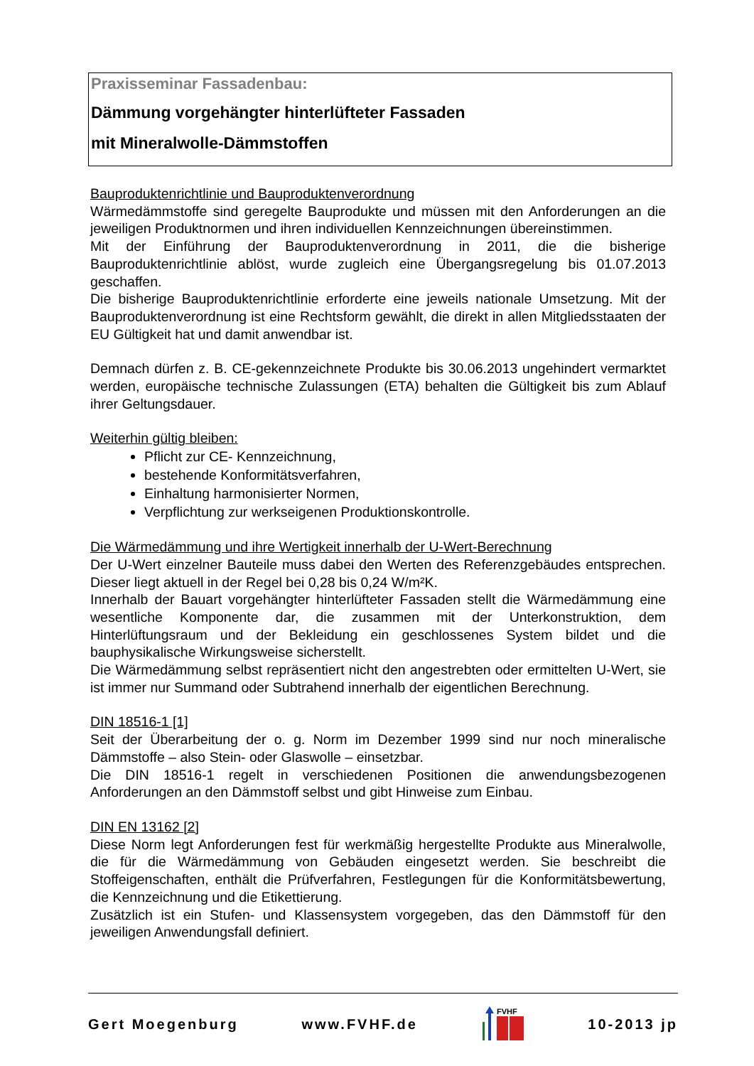Praxisseminar Fassadenbau:
Dämmung vorgehängter hinterlüfteter Fassaden
mit Mineralwolle-Dämmstoffen
Bauproduktenrichtlinie und Bauproduktenverordnung
Wärmedämmstoffe sind geregelte Bauprodukte und müssen mit den Anforderungen an die jeweiligen Produktnormen und ihren individuellen Kennzeichnungen übereinstimmen.
Mit der Einführung der Bauproduktenverordnung in 2011, die die bisherige Bauproduktenrichtlinie ablöst, wurde zugleich eine Übergangsregelung bis 01.07.2013 geschaffen.
Die bisherige Bauproduktenrichtlinie erforderte eine jeweils nationale Umsetzung. Mit der Bauproduktenverordnung ist eine Rechtsform gewählt, die direkt in allen Mitgliedsstaaten der EU Gültigkeit hat und damit anwendbar ist.
Demnach dürfen z. B. CE-gekennzeichnete Produkte bis 30.06.2013 ungehindert vermarktet werden, europäische technische Zulassungen (ETA) behalten die Gültigkeit bis zum Ablauf ihrer Geltungsdauer.
Weiterhin gültig bleiben:
Pflicht zur CE- Kennzeichnung,
bestehende Konformitätsverfahren,
Einhaltung harmonisierter Normen,
Verpflichtung zur werkseigenen Produktionskontrolle.
Die Wärmedämmung und ihre Wertigkeit innerhalb der U-Wert-Berechnung
Der U-Wert einzelner Bauteile muss dabei den Werten des Referenzgebäudes entsprechen. Dieser liegt aktuell in der Regel bei 0,28 bis 0,24 W/m²K.
Innerhalb der Bauart vorgehängter hinterlüfteter Fassaden stellt die Wärmedämmung eine wesentliche Komponente dar, die zusammen mit der Unterkonstruktion, dem Hinterlüftungsraum und der Bekleidung ein geschlossenes System bildet und die bauphysikalische Wirkungsweise sicherstellt.
Die Wärmedämmung selbst repräsentiert nicht den angestrebten oder ermittelten U-Wert, sie ist immer nur Summand oder Subtrahend innerhalb der eigentlichen Berechnung.
DIN 18516-1 [1]
Seit der Überarbeitung der o. g. Norm im Dezember 1999 sind nur noch mineralische Dämmstoffe – also Stein- oder Glaswolle – einsetzbar.
Die DIN 18516-1 regelt in verschiedenen Positionen die anwendungsbezogenen Anforderungen an den Dämmstoff selbst und gibt Hinweise zum Einbau.
DIN EN 13162 [2]
Diese Norm legt Anforderungen fest für werkmäßig hergestellte Produkte aus Mineralwolle, die für die Wärmedämmung von Gebäuden eingesetzt werden. Sie beschreibt die Stoffeigenschaften, enthält die Prüfverfahren, Festlegungen für die Konformitätsbewertung, die Kennzeichnung und die Etikettierung.
Zusätzlich ist ein Stufen- und Klassensystem vorgegeben, das den Dämmstoff für den jeweiligen Anwendungsfall definiert.
Gert Moegenburg www.FVHF.de
FVHF
10-2013 jp